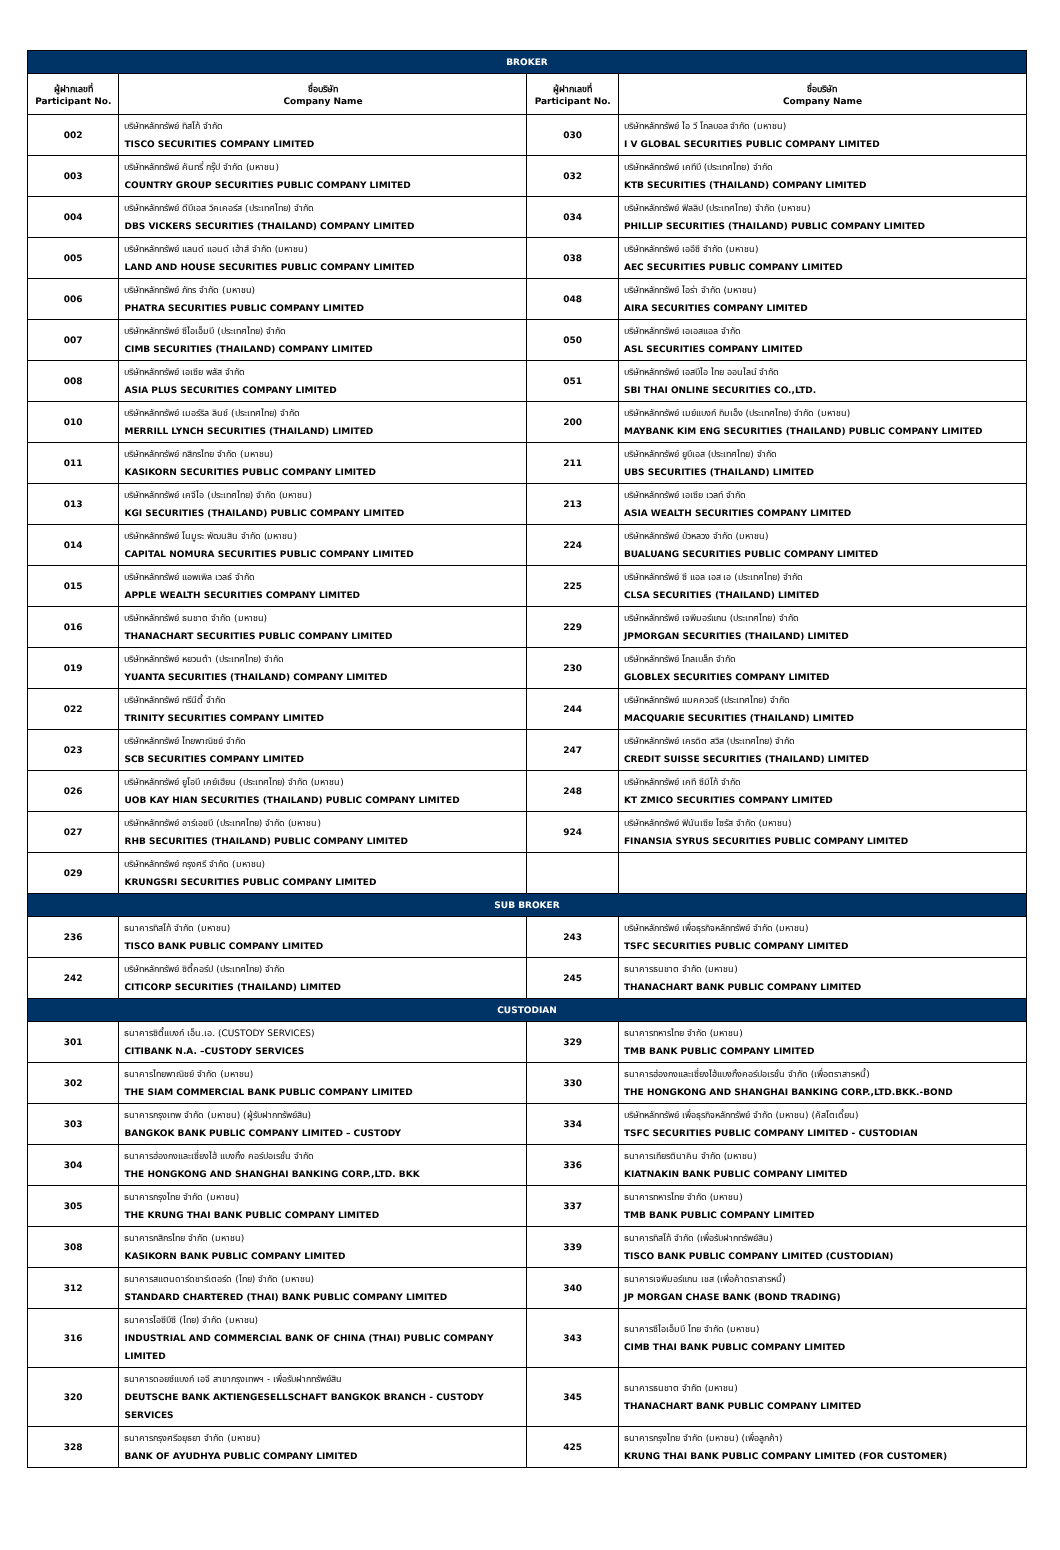| BROKER | | | |
| ผู้ฝากเลขที่ Participant No. | ชื่อบริษัท Company Name | ผู้ฝากเลขที่ Participant No. | ชื่อบริษัท Company Name |
| 002 | บริษัทหลักทรัพย์ ทิสโก้ จำกัด TISCO SECURITIES COMPANY LIMITED | 030 | บริษัทหลักทรัพย์ ไอ วี โกลบอล จำกัด (มหาชน) I V GLOBAL SECURITIES PUBLIC COMPANY LIMITED |
| 003 | บริษัทหลักทรัพย์ คันทรี่ กรุ๊ป จำกัด (มหาชน) COUNTRY GROUP SECURITIES PUBLIC COMPANY LIMITED | 032 | บริษัทหลักทรัพย์ เคทีบี (ประเทศไทย) จำกัด KTB SECURITIES (THAILAND) COMPANY LIMITED |
| 004 | บริษัทหลักทรัพย์ ดีบีเอส วิคเคอร์ส (ประเทศไทย) จำกัด DBS VICKERS SECURITIES (THAILAND) COMPANY LIMITED | 034 | บริษัทหลักทรัพย์ ฟิลลิป (ประเทศไทย) จำกัด (มหาชน) PHILLIP SECURITIES (THAILAND) PUBLIC COMPANY LIMITED |
| 005 | บริษัทหลักทรัพย์ แลนด์ แอนด์ เฮ้าส์ จำกัด (มหาชน) LAND AND HOUSE SECURITIES PUBLIC COMPANY LIMITED | 038 | บริษัทหลักทรัพย์ เออีซี จำกัด (มหาชน) AEC SECURITIES PUBLIC COMPANY LIMITED |
| 006 | บริษัทหลักทรัพย์ ภัทร จำกัด (มหาชน) PHATRA SECURITIES PUBLIC COMPANY LIMITED | 048 | บริษัทหลักทรัพย์ ไอร่า จำกัด (มหาชน) AIRA SECURITIES COMPANY LIMITED |
| 007 | บริษัทหลักทรัพย์ ซีไอเอ็มบี (ประเทศไทย) จำกัด CIMB SECURITIES (THAILAND) COMPANY LIMITED | 050 | บริษัทหลักทรัพย์ เอเอสแอล จำกัด ASL SECURITIES COMPANY LIMITED |
| 008 | บริษัทหลักทรัพย์ เอเซีย พลัส จำกัด ASIA PLUS SECURITIES COMPANY LIMITED | 051 | บริษัทหลักทรัพย์ เอสบีไอ ไทย ออนไลน์ จำกัด SBI THAI ONLINE SECURITIES CO.,LTD. |
| 010 | บริษัทหลักทรัพย์ เมอร์ริล ลินช์ (ประเทศไทย) จำกัด MERRILL LYNCH SECURITIES (THAILAND) LIMITED | 200 | บริษัทหลักทรัพย์ เมย์แบงก์ กิมเอ็ง (ประเทศไทย) จำกัด (มหาชน) MAYBANK KIM ENG SECURITIES (THAILAND) PUBLIC COMPANY LIMITED |
| 011 | บริษัทหลักทรัพย์ กสิกรไทย จำกัด (มหาชน) KASIKORN SECURITIES PUBLIC COMPANY LIMITED | 211 | บริษัทหลักทรัพย์ ยูบีเอส (ประเทศไทย) จำกัด UBS SECURITIES (THAILAND) LIMITED |
| 013 | บริษัทหลักทรัพย์ เคจีไอ (ประเทศไทย) จำกัด (มหาชน) KGI SECURITIES (THAILAND) PUBLIC COMPANY LIMITED | 213 | บริษัทหลักทรัพย์ เอเซีย เวลท์ จำกัด ASIA WEALTH SECURITIES COMPANY LIMITED |
| 014 | บริษัทหลักทรัพย์ โนมูระ พัฒนสิน จำกัด (มหาชน) CAPITAL NOMURA SECURITIES PUBLIC COMPANY LIMITED | 224 | บริษัทหลักทรัพย์ บัวหลวง จำกัด (มหาชน) BUALUANG SECURITIES PUBLIC COMPANY LIMITED |
| 015 | บริษัทหลักทรัพย์ แอพเพิล เวลธ์ จำกัด APPLE WEALTH SECURITIES COMPANY LIMITED | 225 | บริษัทหลักทรัพย์ ซี แอล เอส เอ (ประเทศไทย) จำกัด CLSA SECURITIES (THAILAND) LIMITED |
| 016 | บริษัทหลักทรัพย์ ธนชาต จำกัด (มหาชน) THANACHART SECURITIES PUBLIC COMPANY LIMITED | 229 | บริษัทหลักทรัพย์ เจพีมอร์แกน (ประเทศไทย) จำกัด JPMORGAN SECURITIES (THAILAND) LIMITED |
| 019 | บริษัทหลักทรัพย์ หยวนต้า (ประเทศไทย) จำกัด YUANTA SECURITIES (THAILAND) COMPANY LIMITED | 230 | บริษัทหลักทรัพย์ โกลเบล็ก จำกัด GLOBLEX SECURITIES COMPANY LIMITED |
| 022 | บริษัทหลักทรัพย์ ทรีนีตี้ จำกัด TRINITY SECURITIES COMPANY LIMITED | 244 | บริษัทหลักทรัพย์ แมคควอรี (ประเทศไทย) จำกัด MACQUARIE SECURITIES (THAILAND) LIMITED |
| 023 | บริษัทหลักทรัพย์ ไทยพาณิชย์ จำกัด SCB SECURITIES COMPANY LIMITED | 247 | บริษัทหลักทรัพย์ เครดิต สวิส (ประเทศไทย) จำกัด CREDIT SUISSE SECURITIES (THAILAND) LIMITED |
| 026 | บริษัทหลักทรัพย์ ยูโอบี เคย์เฮียน (ประเทศไทย) จำกัด (มหาชน) UOB KAY HIAN SECURITIES (THAILAND) PUBLIC COMPANY LIMITED | 248 | บริษัทหลักทรัพย์ เคที ซีมิโก้ จำกัด KT ZMICO SECURITIES COMPANY LIMITED |
| 027 | บริษัทหลักทรัพย์ อาร์เอชบี (ประเทศไทย) จำกัด (มหาชน) RHB SECURITIES (THAILAND) PUBLIC COMPANY LIMITED | 924 | บริษัทหลักทรัพย์ ฟินันเซีย ไซรัส จำกัด (มหาชน) FINANSIA SYRUS SECURITIES PUBLIC COMPANY LIMITED |
| 029 | บริษัทหลักทรัพย์ กรุงศรี จำกัด (มหาชน) KRUNGSRI SECURITIES PUBLIC COMPANY LIMITED | | |
| SUB BROKER | | | |
| 236 | ธนาคารทิสโก้ จำกัด (มหาชน) TISCO BANK PUBLIC COMPANY LIMITED | 243 | บริษัทหลักทรัพย์ เพื่อธุรกิจหลักทรัพย์ จำกัด (มหาชน) TSFC SECURITIES PUBLIC COMPANY LIMITED |
| 242 | บริษัทหลักทรัพย์ ซิตี้คอร์ป (ประเทศไทย) จำกัด CITICORP SECURITIES (THAILAND) LIMITED | 245 | ธนาคารธนชาต จำกัด (มหาชน) THANACHART BANK PUBLIC COMPANY LIMITED |
| CUSTODIAN | | | |
| 301 | ธนาคารซิตี้แบงก์ เอ็น.เอ. (CUSTODY SERVICES) CITIBANK N.A. –CUSTODY SERVICES | 329 | ธนาคารทหารไทย จำกัด (มหาชน) TMB BANK PUBLIC COMPANY LIMITED |
| 302 | ธนาคารไทยพาณิชย์ จำกัด (มหาชน) THE SIAM COMMERCIAL BANK PUBLIC COMPANY LIMITED | 330 | ธนาคารฮ่องกงและเซี่ยงไฮ้แบงกิ้งคอร์ปอเรชั่น จำกัด (เพื่อตราสารหนี้) THE HONGKONG AND SHANGHAI BANKING CORP.,LTD.BKK.-BOND |
| 303 | ธนาคารกรุงเทพ จำกัด (มหาชน) (ผู้รับฝากทรัพย์สิน) BANGKOK BANK PUBLIC COMPANY LIMITED – CUSTODY | 334 | บริษัทหลักทรัพย์ เพื่อธุรกิจหลักทรัพย์ จำกัด (มหาชน) (คัสโตเดี้ยน) TSFC SECURITIES PUBLIC COMPANY LIMITED - CUSTODIAN |
| 304 | ธนาคารฮ่องกงและเซี่ยงไฮ้ แบงกิ้ง คอร์ปอเรชั่น จำกัด THE HONGKONG AND SHANGHAI BANKING CORP.,LTD. BKK | 336 | ธนาคารเกียรตินาคิน จำกัด (มหาชน) KIATNAKIN BANK PUBLIC COMPANY LIMITED |
| 305 | ธนาคารกรุงไทย จำกัด (มหาชน) THE KRUNG THAI BANK PUBLIC COMPANY LIMITED | 337 | ธนาคารทหารไทย จำกัด (มหาชน) TMB BANK PUBLIC COMPANY LIMITED |
| 308 | ธนาคารกสิกรไทย จำกัด (มหาชน) KASIKORN BANK PUBLIC COMPANY LIMITED | 339 | ธนาคารทิสโก้ จำกัด (เพื่อรับฝากทรัพย์สิน) TISCO BANK PUBLIC COMPANY LIMITED (CUSTODIAN) |
| 312 | ธนาคารสแตนดาร์ดชาร์เตอร์ด (ไทย) จำกัด (มหาชน) STANDARD CHARTERED (THAI) BANK PUBLIC COMPANY LIMITED | 340 | ธนาคารเจพีมอร์แกน เชส (เพื่อค้าตราสารหนี้) JP MORGAN CHASE BANK (BOND TRADING) |
| 316 | ธนาคารไอซีบีซี (ไทย) จำกัด (มหาชน) INDUSTRIAL AND COMMERCIAL BANK OF CHINA (THAI) PUBLIC COMPANY LIMITED | 343 | ธนาคารซีไอเอ็มบี ไทย จำกัด (มหาชน) CIMB THAI BANK PUBLIC COMPANY LIMITED |
| 320 | ธนาคารดอยซ์แบงก์ เอจี สาขากรุงเทพฯ - เพื่อรับฝากทรัพย์สิน DEUTSCHE BANK AKTIENGESELLSCHAFT BANGKOK BRANCH - CUSTODY SERVICES | 345 | ธนาคารธนชาต จำกัด (มหาชน) THANACHART BANK PUBLIC COMPANY LIMITED |
| 328 | ธนาคารกรุงศรีอยุธยา จำกัด (มหาชน) BANK OF AYUDHYA PUBLIC COMPANY LIMITED | 425 | ธนาคารกรุงไทย จำกัด (มหาชน) (เพื่อลูกค้า) KRUNG THAI BANK PUBLIC COMPANY LIMITED (FOR CUSTOMER) |